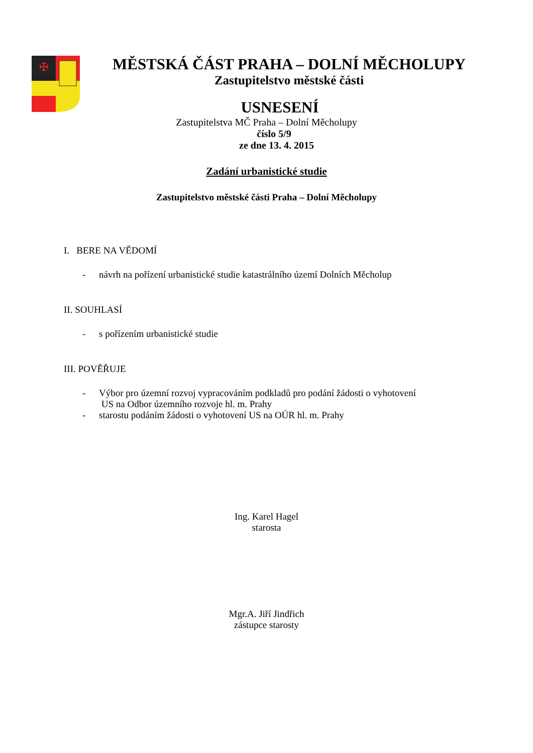✠
MĚSTSKÁ ČÁST PRAHA – DOLNÍ MĚCHOLUPY
Zastupitelstvo městské části
USNESENÍ
Zastupitelstva MČ Praha – Dolní Měcholupy
číslo 5/9
ze dne 13. 4. 2015
Zadání urbanistické studie
Zastupitelstvo městské části Praha – Dolní Měcholupy
I. BERE NA VĚDOMÍ
- návrh na pořízení urbanistické studie katastrálního území Dolních Měcholup
II. SOUHLASÍ
- s pořízením urbanistické studie
III. POVĚŘUJE
- Výbor pro územní rozvoj vypracováním podkladů pro podání žádosti o vyhotovení
US na Odbor územního rozvoje hl. m. Prahy
- starostu podáním žádosti o vyhotovení US na OÚR hl. m. Prahy
Ing. Karel Hagel
starosta
Mgr.A. Jiří Jindřich
zástupce starosty